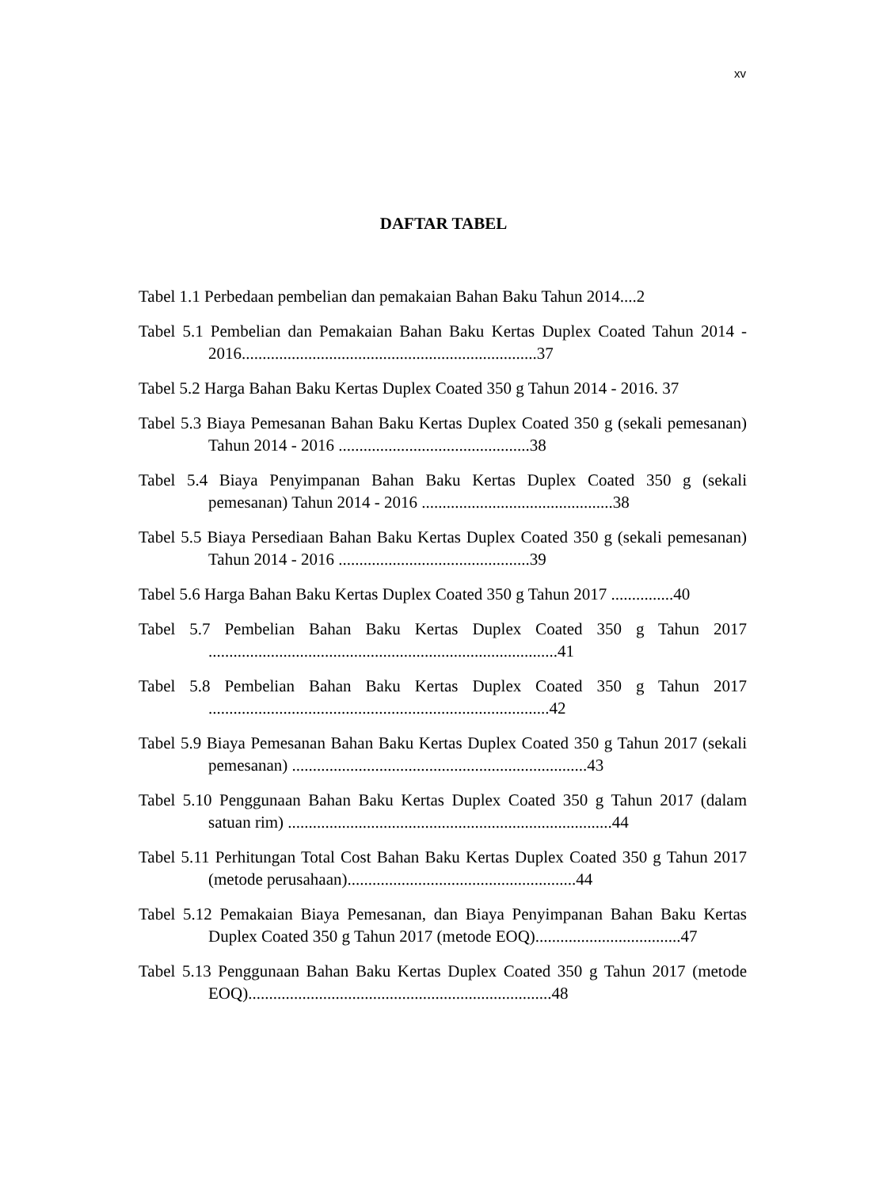xv
DAFTAR TABEL
Tabel 1.1 Perbedaan pembelian dan pemakaian Bahan Baku Tahun 2014....2
Tabel 5.1 Pembelian dan Pemakaian Bahan Baku Kertas Duplex Coated Tahun 2014 - 2016.......................................................................37
Tabel 5.2 Harga Bahan Baku Kertas Duplex Coated 350 g Tahun 2014 - 2016. 37
Tabel 5.3 Biaya Pemesanan Bahan Baku Kertas Duplex Coated 350 g (sekali pemesanan) Tahun 2014 - 2016 ..............................................38
Tabel 5.4 Biaya Penyimpanan Bahan Baku Kertas Duplex Coated 350 g (sekali pemesanan) Tahun 2014 - 2016 ..............................................38
Tabel 5.5 Biaya Persediaan Bahan Baku Kertas Duplex Coated 350 g (sekali pemesanan) Tahun 2014 - 2016 ..............................................39
Tabel 5.6 Harga Bahan Baku Kertas Duplex Coated 350 g Tahun 2017 ...............40
Tabel 5.7 Pembelian Bahan Baku Kertas Duplex Coated 350 g Tahun 2017 ....................................................................................41
Tabel 5.8 Pembelian Bahan Baku Kertas Duplex Coated 350 g Tahun 2017 ..................................................................................42
Tabel 5.9 Biaya Pemesanan Bahan Baku Kertas Duplex Coated 350 g Tahun 2017 (sekali pemesanan) .......................................................................43
Tabel 5.10 Penggunaan Bahan Baku Kertas Duplex Coated 350 g Tahun 2017 (dalam satuan rim) ..............................................................................44
Tabel 5.11 Perhitungan Total Cost Bahan Baku Kertas Duplex Coated 350 g Tahun 2017 (metode perusahaan).......................................................44
Tabel 5.12 Pemakaian Biaya Pemesanan, dan Biaya Penyimpanan Bahan Baku Kertas Duplex Coated 350 g Tahun 2017 (metode EOQ)...................................47
Tabel 5.13 Penggunaan Bahan Baku Kertas Duplex Coated 350 g Tahun 2017 (metode EOQ).........................................................................48